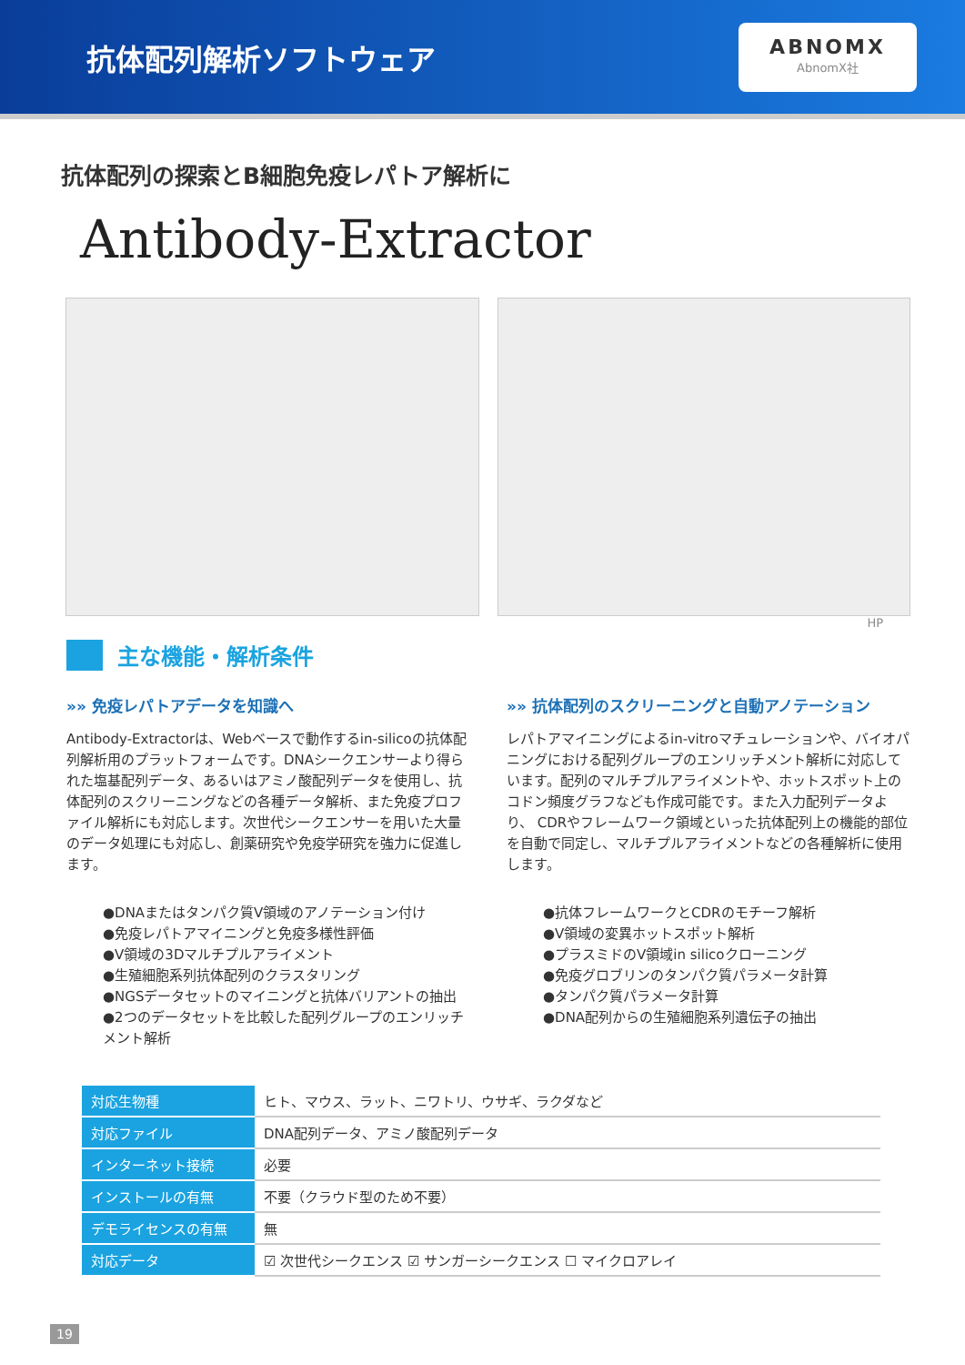抗体配列解析ソフトウェア
ABNOMX
AbnomX社
抗体配列の探索とB細胞免疫レパトア解析に
Antibody-Extractor
HP
主な機能・解析条件
»» 免疫レパトアデータを知識へ
Antibody-Extractorは、Webベースで動作するin-silicoの抗体配列解析用のプラットフォームです。DNAシークエンサーより得られた塩基配列データ、あるいはアミノ酸配列データを使用し、抗体配列のスクリーニングなどの各種データ解析、また免疫プロファイル解析にも対応します。次世代シークエンサーを用いた大量のデータ処理にも対応し、創薬研究や免疫学研究を強力に促進します。
●DNAまたはタンパク質V領域のアノテーション付け
●免疫レパトアマイニングと免疫多様性評価
●V領域の3Dマルチプルアライメント
●生殖細胞系列抗体配列のクラスタリング
●NGSデータセットのマイニングと抗体バリアントの抽出
●2つのデータセットを比較した配列グループのエンリッチメント解析
»» 抗体配列のスクリーニングと自動アノテーション
レパトアマイニングによるin-vitroマチュレーションや、バイオパニングにおける配列グループのエンリッチメント解析に対応しています。配列のマルチプルアライメントや、ホットスポット上のコドン頻度グラフなども作成可能です。また入力配列データより、 CDRやフレームワーク領域といった抗体配列上の機能的部位を自動で同定し、マルチプルアライメントなどの各種解析に使用します。
●抗体フレームワークとCDRのモチーフ解析
●V領域の変異ホットスポット解析
●プラスミドのV領域in silicoクローニング
●免疫グロブリンのタンパク質パラメータ計算
●タンパク質パラメータ計算
●DNA配列からの生殖細胞系列遺伝子の抽出
| 対応生物種 | ヒト、マウス、ラット、ニワトリ、ウサギ、ラクダなど |
| 対応ファイル | DNA配列データ、アミノ酸配列データ |
| インターネット接続 | 必要 |
| インストールの有無 | 不要（クラウド型のため不要） |
| デモライセンスの有無 | 無 |
| 対応データ | ☑ 次世代シークエンス ☑ サンガーシークエンス ☐ マイクロアレイ |
19